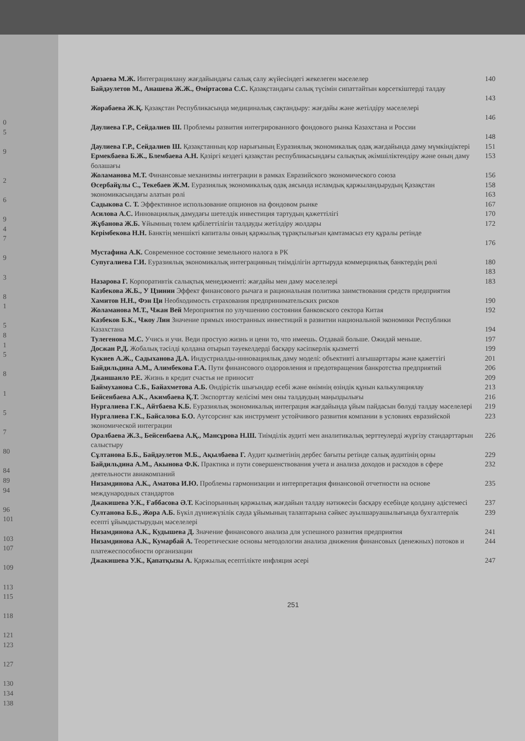0
5
9
2
6
9
4
7
9
3
8
1
5
8
1
5
8
1
5
7
80
84
89
94
96
101
103
107
109
113
115
118
121
123
127
130
134
138
Арзаева М.Ж. Интеграциялану жағдайындағы салық салу жүйесіндегі жекелеген мәселелер 140
Байдәулетов М., Анашева Ж.Ж., Өміртасова С.С. Қазақстандағы салық түсімін сипаттайтын көрсеткіштерді талдау
143
Жорабаева Ж.Қ. Қазақстан Республикасында медициналық сақтандыру: жағдайы және жетілдіру мәселелері
146
Даулиева Г.Р., Сейдалиев Ш. Проблемы развития интегрированного фондового рынка Казахстана и России
148
Даулиева Г.Р., Сейдалиев Ш. Қазақстанның қор нарығының Еуразиялық экономикалық одақ жағдайында даму мүмкіндіктері 151
Ермекбаева Б.Ж., Блембаева А.Н. Қазіргі кездегі қазақстан республикасындағы салықтық әкімшіліктендіру және оның даму болашағы 153
Жоламанова М.Т. Финансовые механизмы интеграции в рамках Евразийского экономического союза 156
Өсербайұлы С., Текебаев Ж.М. Еуразиялық экономикалық одақ аясында исламдық қаржыландырудың Қазақстан экономикасындағы алатын рөлі 158
163
Садыкова С. Т. Эффективное использование опционов на фондовом рынке 167
Асилова А.С. Инновациялық дамудағы шетелдік инвестиция тартудың қажеттілігі 170
Жұбанова Ж.Б. Ұйымның төлем қабілеттілігін талдауды жетілдіру жолдары 172
Керімбекова Н.Н. Банктің меншікті капиталы оның қаржылық тұрақтылығын қамтамасыз ету құралы ретінде
176
Мустафина А.К. Современное состояние земельного налога в РК
Супугалиева Г.И. Еуразиялық экономикалық интеграцияның тиімділігін арттыруда коммерциялық банктердің рөлі 180
183
Назарова Г. Корпоративтік салықтық менеджменті: жағдайы мен даму мәселелері 183
Казбекова Ж.Б., У Цзинин Эффект финансового рычага и рациональная политика заимствования средств предприятия
Хамитов Н.Н., Фэн Ци Необходимость страхования предпринимательских рисков 190
Жоламанова М.Т., Чжан Вей Мероприятия по улучшению состояния банковского сектора Китая 192
Казбеков Б.К., Чжоу Лин Значение прямых иностранных инвестиций в развитии национальной экономики Республики Казахстана
194
Тулегенова М.С. Учись и учи. Веди простую жизнь и цени то, что имеешь. Отдавай больше. Ожидай меньше. 197
Досжан Р.Д. Жобалық тәсілді қолдана отырып тәуекелдерді басқару кәсіпкерлік қызметті 199
Кукиев А.Ж., Садыханова Д.А. Индустриалды-инновациялық даму моделі: объективті алғышарттары және қажеттігі 201
Байдильдина А.М., Алимбекова Г.А. Пути финансового оздоровления и предотвращения банкротства предприятий 206
Джаншанло Р.Е. Жизнь в кредит счастья не приносит 209
Баймуханова С.Б., Байахметова А.Б. Өндірістік шығындар есебі және өнімнің өзіндік құнын калькуляциялау 213
Бейсенбаева А.К., Акимбаева Қ.Т. Экспорттау келісімі мен оны талдаудың маңыздылығы 216
Нургалиева Г.К., Айтбаева К.Б. Еуразиялық экономикалық интеграция жағдайында ұйым пайдасын бөлуді талдау мәселелері 219
Нургалиева Г.К., Байсалова Б.О. Аутсорсинг как инструмент устойчивого развития компании в условиях евразийской экономической интеграции 223
Оралбаева Ж.З., Бейсенбаева А.Қ., Мансұрова Н.Ш. Тиімділік аудиті мен аналитикалық зерттеулерді жүргізу стандарттарын салыстыру 226
Сұлтанова Б.Б., Байдәулетов М.Б., Ақылбаева Г. Аудит қызметінің дербес бағыты ретінде салық аудитінің орны 229
Байдильдина А.М., Акынова Ф.К. Практика и пути совершенствования учета и анализа доходов и расходов в сфере деятельности авиакомпаний 232
Низамдинова А.К., Аматова И.Ю. Проблемы гармонизации и интерпретация финансовой отчетности на основе международных стандартов 235
Джакишева У.К., Ғаббасова Ә.Т. Кәсіпорынның қаржылық жағдайын талдау нәтижесін басқару есебінде қолдану әдістемесі 237
Султанова Б.Б., Жора А.Б. Бүкіл дүниежүзілік сауда ұйымының талаптарына сәйкес ауылшаруашылығында бухгалтерлік есепті ұйымдастырудың мәселелері 239
Низамдинова А.К., Кудышева Д. Значение финансового анализа для успешного развития предприятия 241
Низамдинова А.К., Кумарбай А. Теоретические основы методологии анализа движения финансовых (денежных) потоков и платежеспособности организации 244
Джакишева У.К., Қапатқызы А. Қаржылық есептілікте инфляция әсері 247
251